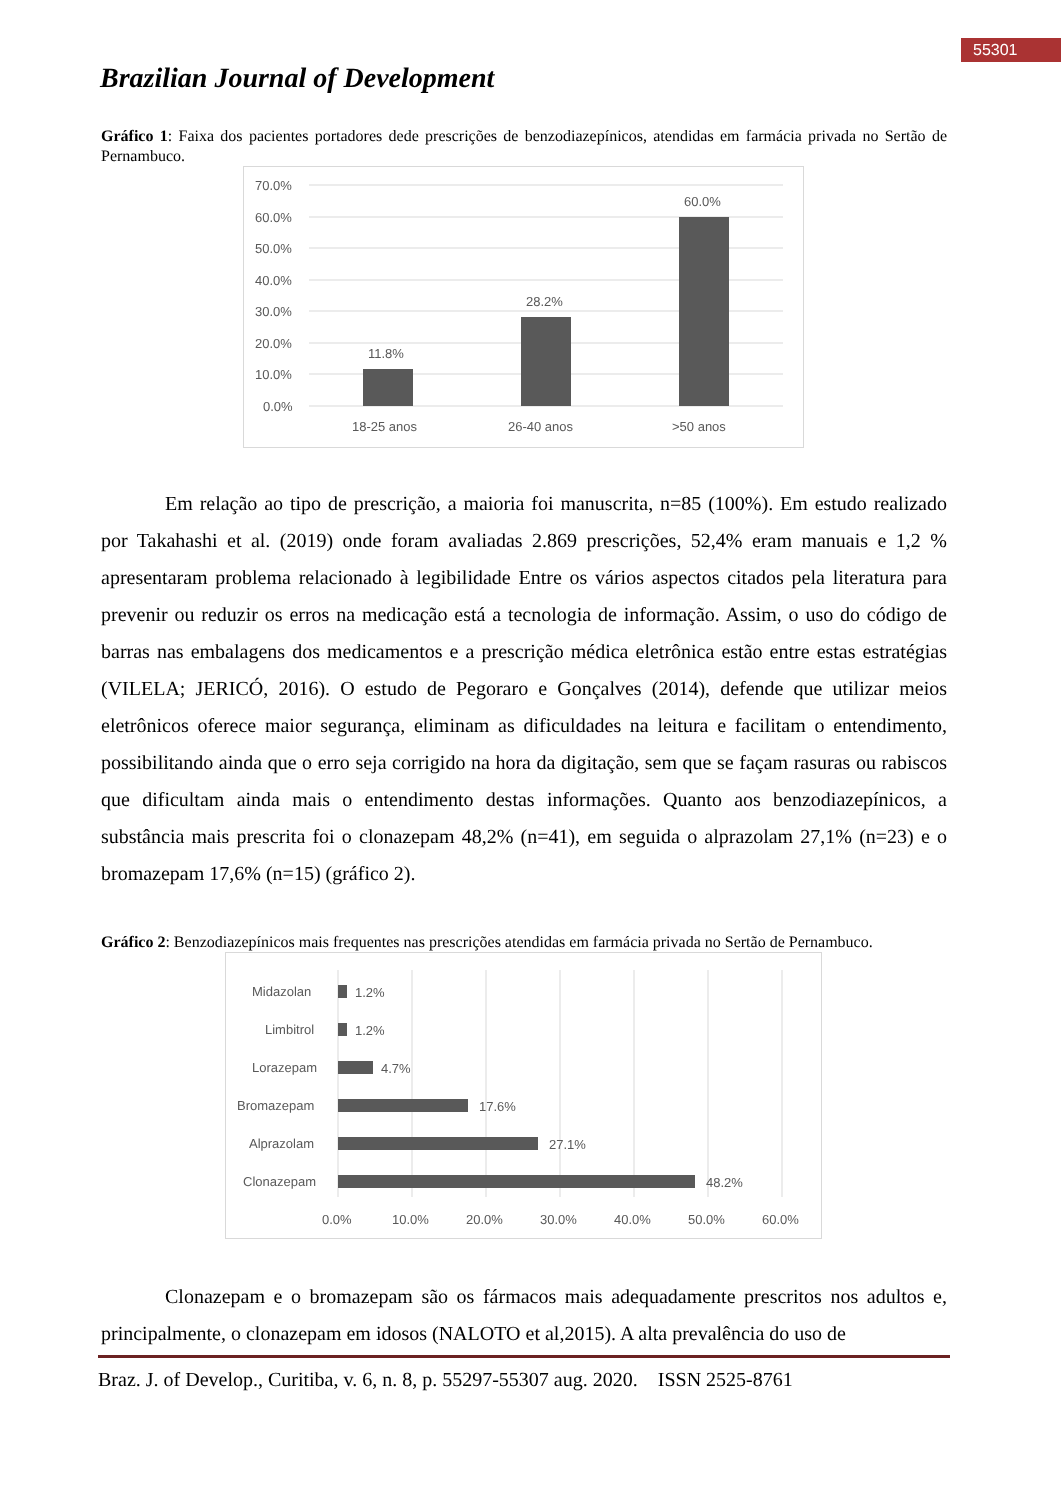55301
Brazilian Journal of Development
Gráfico 1: Faixa dos pacientes portadores dede prescrições de benzodiazepínicos, atendidas em farmácia privada no Sertão de Pernambuco.
70.0%
60.0%
50.0%
40.0%
30.0%
20.0%
10.0%
0.0%
11.8%
28.2%
60.0%
18-25 anos
26-40 anos
>50 anos
Em relação ao tipo de prescrição, a maioria foi manuscrita, n=85 (100%). Em estudo realizado por Takahashi et al. (2019) onde foram avaliadas 2.869 prescrições, 52,4% eram manuais e 1,2 % apresentaram problema relacionado à legibilidade Entre os vários aspectos citados pela literatura para prevenir ou reduzir os erros na medicação está a tecnologia de informação. Assim, o uso do código de barras nas embalagens dos medicamentos e a prescrição médica eletrônica estão entre estas estratégias (VILELA; JERICÓ, 2016). O estudo de Pegoraro e Gonçalves (2014), defende que utilizar meios eletrônicos oferece maior segurança, eliminam as dificuldades na leitura e facilitam o entendimento, possibilitando ainda que o erro seja corrigido na hora da digitação, sem que se façam rasuras ou rabiscos que dificultam ainda mais o entendimento destas informações. Quanto aos benzodiazepínicos, a substância mais prescrita foi o clonazepam 48,2% (n=41), em seguida o alprazolam 27,1% (n=23) e o bromazepam 17,6% (n=15) (gráfico 2).
Gráfico 2: Benzodiazepínicos mais frequentes nas prescrições atendidas em farmácia privada no Sertão de Pernambuco.
Midazolan
1.2%
Limbitrol
1.2%
Lorazepam
4.7%
Bromazepam
17.6%
Alprazolam
27.1%
Clonazepam
48.2%
0.0%
10.0%
20.0%
30.0%
40.0%
50.0%
60.0%
Clonazepam e o bromazepam são os fármacos mais adequadamente prescritos nos adultos e, principalmente, o clonazepam em idosos (NALOTO et al,2015). A alta prevalência do uso de
Braz. J. of Develop., Curitiba, v. 6, n. 8, p. 55297-55307 aug. 2020. ISSN 2525-8761